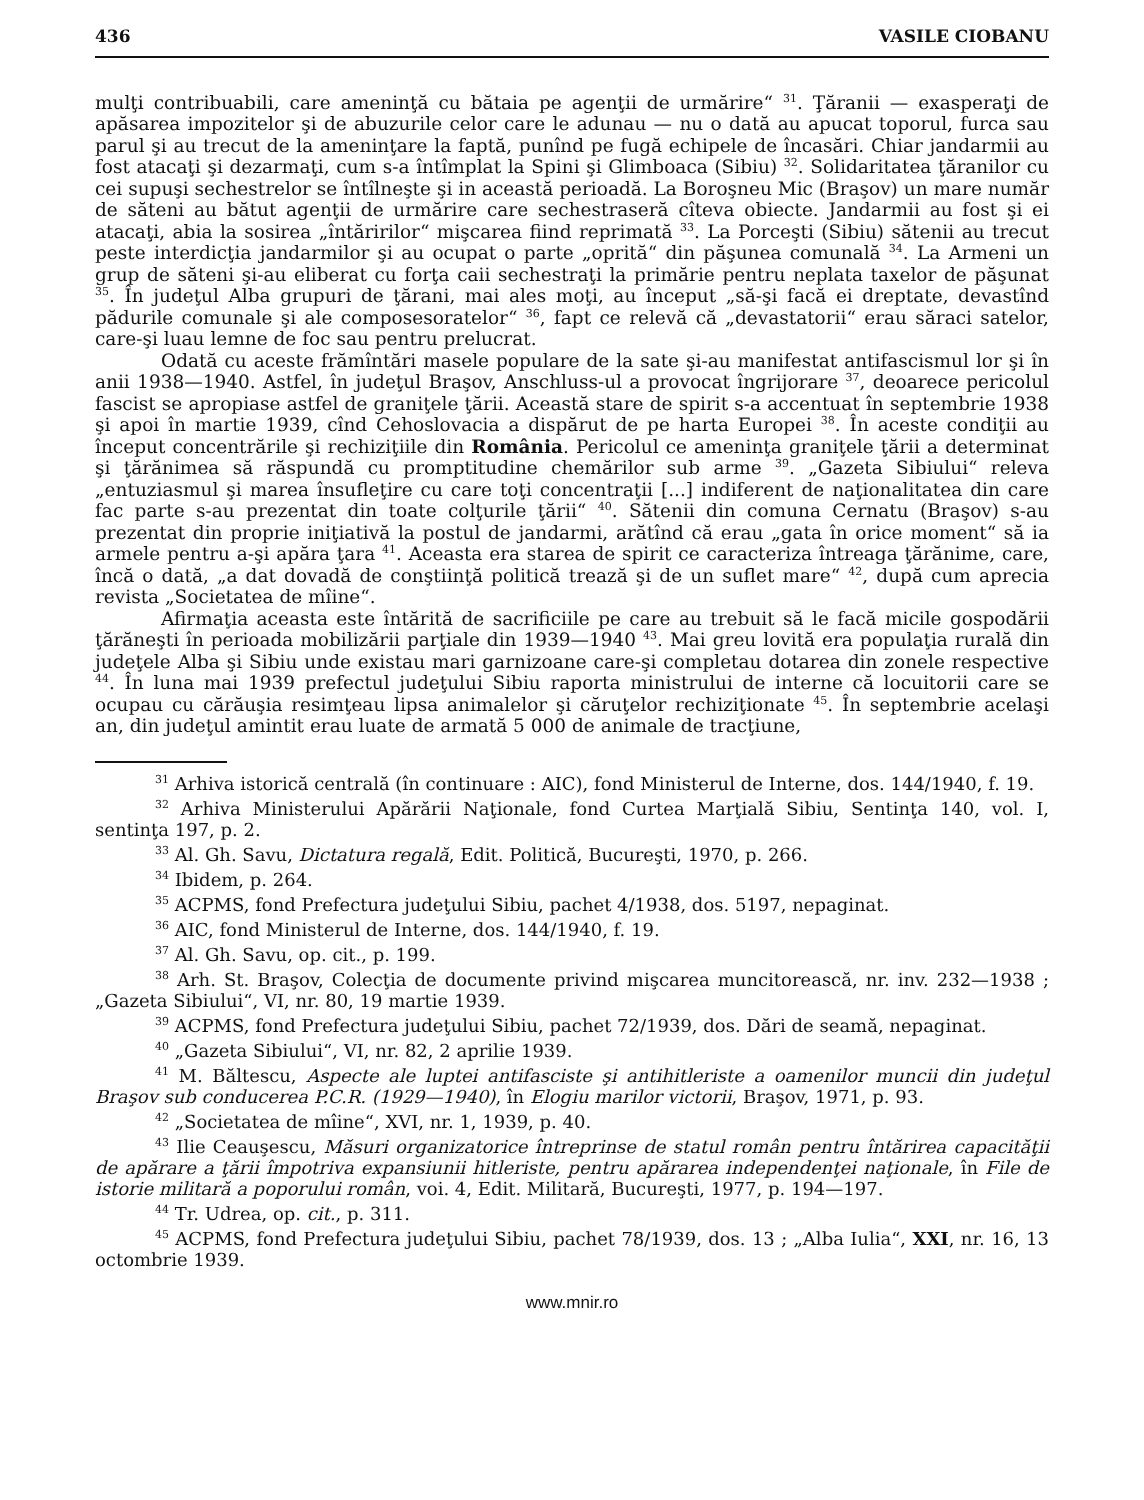436 VASILE CIOBANU
mulţi contribuabili, care ameninţă cu bătaia pe agenţii de urmărire“ <sup>31</sup>. Ţăranii — exasperaţi de apăsarea impozitelor şi de abuzurile celor care le adunau — nu o dată au apucat toporul, furca sau parul şi au trecut de la ameninţare la faptă, punînd pe fugă echipele de încasări. Chiar jandarmii au fost atacaţi şi dezarmaţi, cum s-a întîmplat la Spini şi Glimboaca (Sibiu) <sup>32</sup>. Solidaritatea ţăranilor cu cei supuşi sechestrelor se întîlneşte şi in această perioadă. La Boroşneu Mic (Braşov) un mare număr de săteni au bătut agenţii de urmărire care sechestraseră cîteva obiecte. Jandarmii au fost şi ei atacaţi, abia la sosirea „întăririlor“ mişcarea fiind reprimată <sup>33</sup>. La Porceşti (Sibiu) sătenii au trecut peste interdicţia jandarmilor şi au ocupat o parte „oprită“ din păşunea comunală <sup>34</sup>. La Armeni un grup de săteni şi-au eliberat cu forţa caii sechestraţi la primărie pentru neplata taxelor de păşunat <sup>35</sup>. În judeţul Alba grupuri de ţărani, mai ales moţi, au început „să-şi facă ei dreptate, devastînd pădurile comunale şi ale composesoratelor“ <sup>36</sup>, fapt ce relevă că „devastatorii“ erau săraci satelor, care-şi luau lemne de foc sau pentru prelucrat.
Odată cu aceste frămîntări masele populare de la sate şi-au manifestat antifascismul lor şi în anii 1938—1940. Astfel, în judeţul Braşov, Anschluss-ul a provocat îngrijorare <sup>37</sup>, deoarece pericolul fascist se apropiase astfel de graniţele ţării. Această stare de spirit s-a accentuat în septembrie 1938 şi apoi în martie 1939, cînd Cehoslovacia a dispărut de pe harta Europei <sup>38</sup>. În aceste condiţii au început concentrările şi rechiziţiile din România. Pericolul ce ameninţa graniţele ţării a determinat şi ţărănimea să răspundă cu promptitudine chemărilor sub arme <sup>39</sup>. „Gazeta Sibiului“ releva „entuziasmul şi marea însufleţire cu care toţi concentraţii [...] indiferent de naţionalitatea din care fac parte s-au prezentat din toate colţurile ţării“ <sup>40</sup>. Sătenii din comuna Cernatu (Braşov) s-au prezentat din proprie iniţiativă la postul de jandarmi, arătînd că erau „gata în orice moment“ să ia armele pentru a-şi apăra ţara <sup>41</sup>. Aceasta era starea de spirit ce caracteriza întreaga ţărănime, care, încă o dată, „a dat dovadă de conştiinţă politică trează şi de un suflet mare“ <sup>42</sup>, după cum aprecia revista „Societatea de mîine“.
Afirmaţia aceasta este întărită de sacrificiile pe care au trebuit să le facă micile gospodării ţărăneşti în perioada mobilizării parţiale din 1939—1940 <sup>43</sup>. Mai greu lovită era populaţia rurală din judeţele Alba şi Sibiu unde existau mari garnizoane care-şi completau dotarea din zonele respective <sup>44</sup>. În luna mai 1939 prefectul judeţului Sibiu raporta ministrului de interne că locuitorii care se ocupau cu cărăuşia resimţeau lipsa animalelor şi căruţelor rechiziţionate <sup>45</sup>. În septembrie acelaşi an, din judeţul amintit erau luate de armată 5 000 de animale de tracţiune,
<sup>31</sup> Arhiva istorică centrală (în continuare : AIC), fond Ministerul de Interne, dos. 144/1940, f. 19.
<sup>32</sup> Arhiva Ministerului Apărării Naţionale, fond Curtea Marţială Sibiu, Sentinţa 140, vol. I, sentinţa 197, p. 2.
<sup>33</sup> Al. Gh. Savu, Dictatura regală, Edit. Politică, Bucureşti, 1970, p. 266.
<sup>34</sup> Ibidem, p. 264.
<sup>35</sup> ACPMS, fond Prefectura judeţului Sibiu, pachet 4/1938, dos. 5197, nepaginat.
<sup>36</sup> AIC, fond Ministerul de Interne, dos. 144/1940, f. 19.
<sup>37</sup> Al. Gh. Savu, op. cit., p. 199.
<sup>38</sup> Arh. St. Braşov, Colecţia de documente privind mişcarea muncitorească, nr. inv. 232—1938 ; „Gazeta Sibiului“, VI, nr. 80, 19 martie 1939.
<sup>39</sup> ACPMS, fond Prefectura judeţului Sibiu, pachet 72/1939, dos. Dări de seamă, nepaginat.
<sup>40</sup> „Gazeta Sibiului“, VI, nr. 82, 2 aprilie 1939.
<sup>41</sup> M. Băltescu, Aspecte ale luptei antifasciste şi antihitleriste a oamenilor muncii din judeţul Braşov sub conducerea P.C.R. (1929—1940), în Elogiu marilor victorii, Braşov, 1971, p. 93.
<sup>42</sup> „Societatea de mîine“, XVI, nr. 1, 1939, p. 40.
<sup>43</sup> Ilie Ceauşescu, Măsuri organizatorice întreprinse de statul român pentru întărirea capacităţii de apărare a ţării împotriva expansiunii hitleriste, pentru apărarea independenţei naţionale, în File de istorie militară a poporului român, voi. 4, Edit. Militară, Bucureşti, 1977, p. 194—197.
<sup>44</sup> Tr. Udrea, op. cit., p. 311.
<sup>45</sup> ACPMS, fond Prefectura judeţului Sibiu, pachet 78/1939, dos. 13 ; „Alba Iulia“, XXI, nr. 16, 13 octombrie 1939.
www.mnir.ro